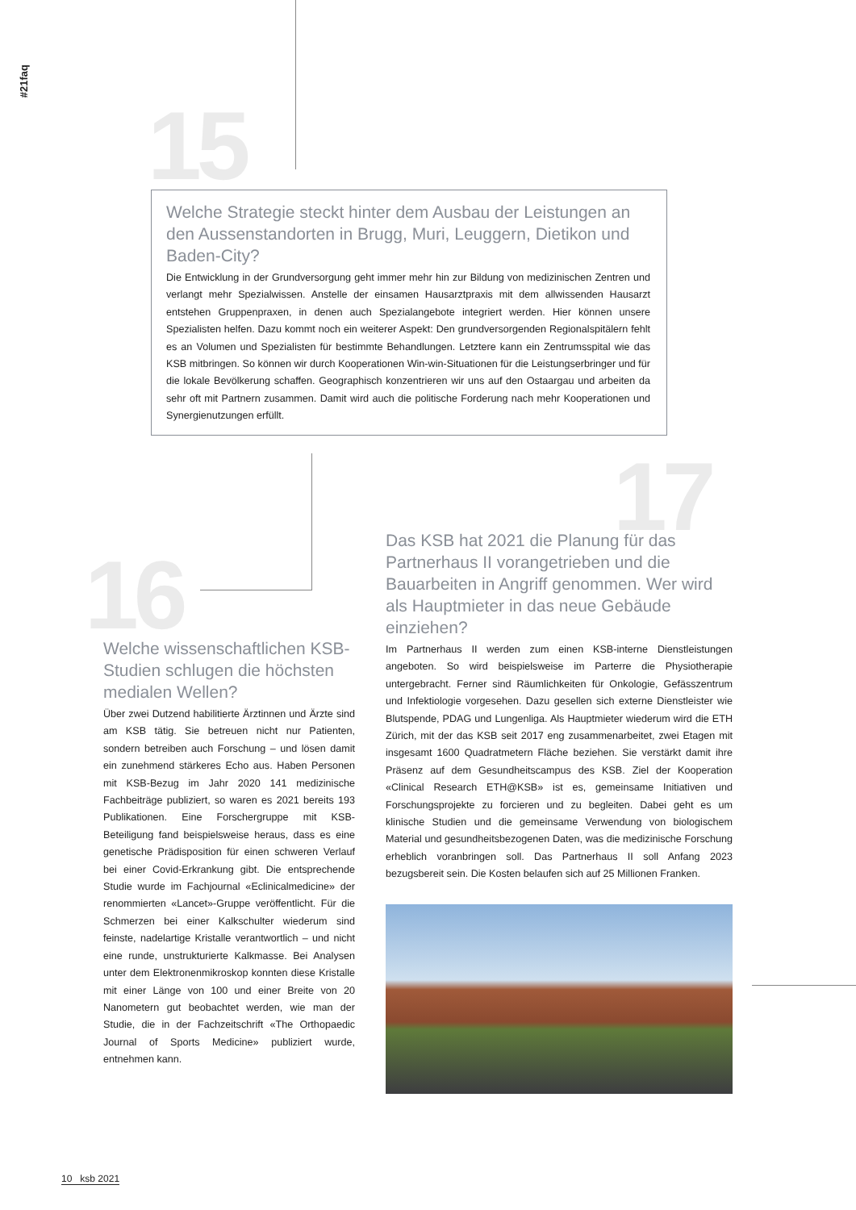#21faq
15
Welche Strategie steckt hinter dem Ausbau der Leistungen an den Aussenstandorten in Brugg, Muri, Leuggern, Dietikon und Baden-City?
Die Entwicklung in der Grundversorgung geht immer mehr hin zur Bildung von medizinischen Zentren und verlangt mehr Spezialwissen. Anstelle der einsamen Hausarztpraxis mit dem allwissenden Hausarzt entstehen Gruppenpraxen, in denen auch Spezialangebote integriert werden. Hier können unsere Spezialisten helfen. Dazu kommt noch ein weiterer Aspekt: Den grundversorgenden Regionalspitälern fehlt es an Volumen und Spezialisten für bestimmte Behandlungen. Letztere kann ein Zentrumsspital wie das KSB mitbringen. So können wir durch Kooperationen Win-win-Situationen für die Leistungserbringer und für die lokale Bevölkerung schaffen. Geographisch konzentrieren wir uns auf den Ostaargau und arbeiten da sehr oft mit Partnern zusammen. Damit wird auch die politische Forderung nach mehr Kooperationen und Synergienutzungen erfüllt.
16
Welche wissenschaftlichen KSB-Studien schlugen die höchsten medialen Wellen?
Über zwei Dutzend habilitierte Ärztinnen und Ärzte sind am KSB tätig. Sie betreuen nicht nur Patienten, sondern betreiben auch Forschung – und lösen damit ein zunehmend stärkeres Echo aus. Haben Personen mit KSB-Bezug im Jahr 2020 141 medizinische Fachbeiträge publiziert, so waren es 2021 bereits 193 Publikationen. Eine Forschergruppe mit KSB-Beteiligung fand beispielsweise heraus, dass es eine genetische Prädisposition für einen schweren Verlauf bei einer Covid-Erkrankung gibt. Die entsprechende Studie wurde im Fachjournal «Eclinicalmedicine» der renommierten «Lancet»-Gruppe veröffentlicht. Für die Schmerzen bei einer Kalkschulter wiederum sind feinste, nadelartige Kristalle verantwortlich – und nicht eine runde, unstrukturierte Kalkmasse. Bei Analysen unter dem Elektronenmikroskop konnten diese Kristalle mit einer Länge von 100 und einer Breite von 20 Nanometern gut beobachtet werden, wie man der Studie, die in der Fachzeitschrift «The Orthopaedic Journal of Sports Medicine» publiziert wurde, entnehmen kann.
17
Das KSB hat 2021 die Planung für das Partnerhaus II vorangetrieben und die Bauarbeiten in Angriff genommen. Wer wird als Hauptmieter in das neue Gebäude einziehen?
Im Partnerhaus II werden zum einen KSB-interne Dienstleistungen angeboten. So wird beispielsweise im Parterre die Physiotherapie untergebracht. Ferner sind Räumlichkeiten für Onkologie, Gefässzentrum und Infektiologie vorgesehen. Dazu gesellen sich externe Dienstleister wie Blutspende, PDAG und Lungenliga. Als Hauptmieter wiederum wird die ETH Zürich, mit der das KSB seit 2017 eng zusammenarbeitet, zwei Etagen mit insgesamt 1600 Quadratmetern Fläche beziehen. Sie verstärkt damit ihre Präsenz auf dem Gesundheitscampus des KSB. Ziel der Kooperation «Clinical Research ETH@KSB» ist es, gemeinsame Initiativen und Forschungsprojekte zu forcieren und zu begleiten. Dabei geht es um klinische Studien und die gemeinsame Verwendung von biologischem Material und gesundheitsbezogenen Daten, was die medizinische Forschung erheblich voranbringen soll. Das Partnerhaus II soll Anfang 2023 bezugsbereit sein. Die Kosten belaufen sich auf 25 Millionen Franken.
10 ksb 2021